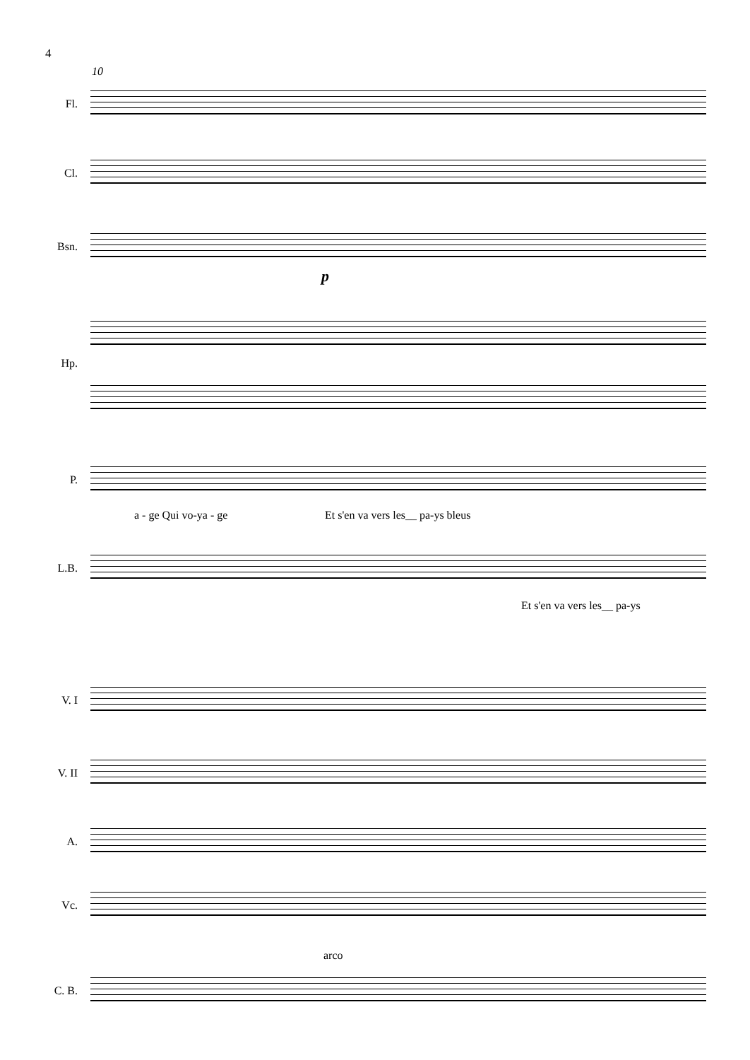4
10
Fl.
Cl.
Bsn.
p
Hp.
P.
a - ge Qui vo-ya - ge
Et s'en va vers les__ pa-ys bleus
L.B.
Et s'en va vers les__ pa-ys
V. I
V. II
A.
Vc.
arco
C. B.